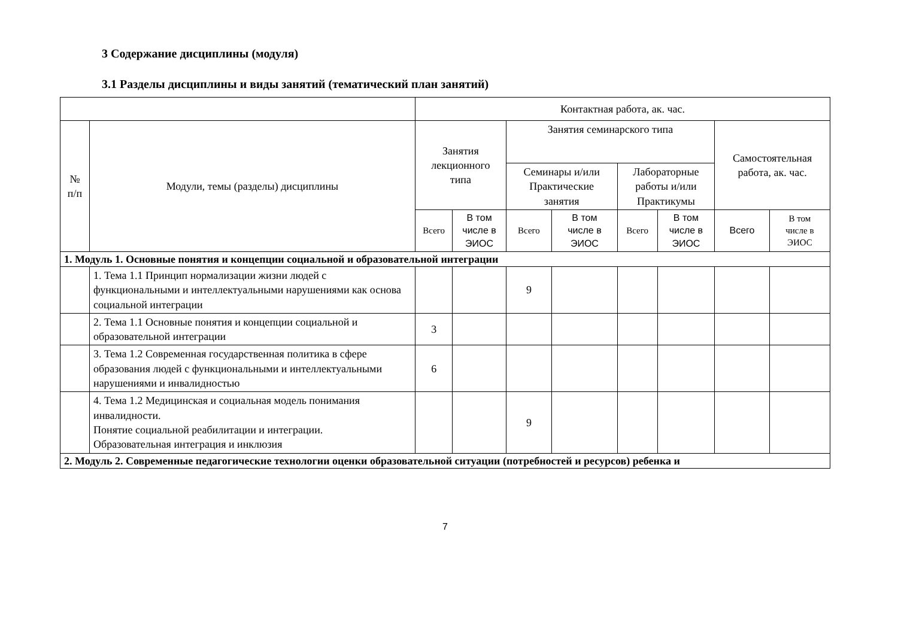3 Содержание дисциплины (модуля)
3.1 Разделы дисциплины и виды занятий (тематический план занятий)
| | | Контактная работа, ак. час. | | | | | | | |
| --- | --- | --- | --- | --- | --- | --- | --- | --- | --- |
| № п/п | Модули, темы (разделы) дисциплины | Занятия лекционного типа | | Занятия семинарского типа | | | | Самостоятельная работа, ак. час. | |
| | | | | Семинары и/или Практические занятия | | Лабораторные работы и/или Практикумы | | | |
| | | Всего | В том числе в ЭИОС | Всего | В том числе в ЭИОС | Всего | В том числе в ЭИОС | Всего | В том числе в ЭИОС |
| 1. Модуль 1. Основные понятия и концепции социальной и образовательной интеграции | | | | | | | | | |
| | 1. Тема 1.1 Принцип нормализации жизни людей с функциональными и интеллектуальными нарушениями как основа социальной интеграции | | | 9 | | | | | |
| | 2. Тема 1.1 Основные понятия и концепции социальной и образовательной интеграции | 3 | | | | | | | |
| | 3. Тема 1.2 Современная государственная политика в сфере образования людей с функциональными и интеллектуальными нарушениями и инвалидностью | 6 | | | | | | | |
| | 4. Тема 1.2 Медицинская и социальная модель понимания инвалидности. Понятие социальной реабилитации и интеграции. Образовательная интеграция и инклюзия | | | 9 | | | | | |
| 2. Модуль 2. Современные педагогические технологии оценки образовательной ситуации (потребностей и ресурсов) ребенка и | | | | | | | | | |
7